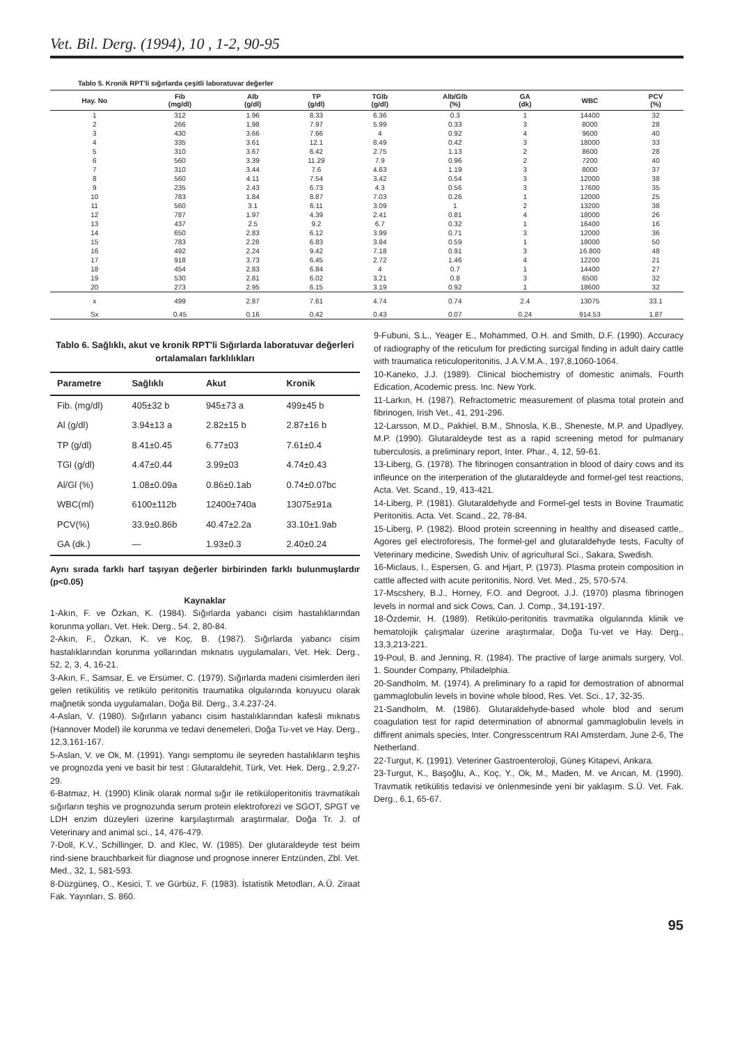Vet. Bil. Derg. (1994), 10 , 1-2, 90-95
Tablo 5. Kronik RPT'li sığırlarda çeşitli laboratuvar değerler
| Hay. No | Fib (mg/dl) | Alb (g/dl) | TP (g/dl) | TGlb (g/dl) | Alb/Glb (%) | GA (dk) | WBC | PCV (%) |
| --- | --- | --- | --- | --- | --- | --- | --- | --- |
| 1 | 312 | 1.96 | 8.33 | 6.36 | 0.3 | 1 | 14400 | 32 |
| 2 | 266 | 1.98 | 7.97 | 5.99 | 0.33 | 3 | 8000 | 28 |
| 3 | 430 | 3.66 | 7.66 | 4 | 0.92 | 4 | 9600 | 40 |
| 4 | 335 | 3.61 | 12.1 | 8.49 | 0.42 | 3 | 18000 | 33 |
| 5 | 310 | 3.67 | 6.42 | 2.75 | 1.13 | 2 | 8600 | 28 |
| 6 | 560 | 3.39 | 11.29 | 7.9 | 0.96 | 2 | 7200 | 40 |
| 7 | 310 | 3.44 | 7.6 | 4.63 | 1.19 | 3 | 8000 | 37 |
| 8 | 560 | 4.11 | 7.54 | 3.42 | 0.54 | 3 | 12000 | 38 |
| 9 | 235 | 2.43 | 6.73 | 4.3 | 0.56 | 3 | 17600 | 35 |
| 10 | 783 | 1.84 | 8.87 | 7.03 | 0.26 | 1 | 12000 | 25 |
| 11 | 560 | 3.1 | 6.11 | 3.09 | 1 | 2 | 13200 | 38 |
| 12 | 787 | 1.97 | 4.39 | 2.41 | 0.81 | 4 | 18000 | 26 |
| 13 | 437 | 2.5 | 9.2 | 6.7 | 0.32 | 1 | 16400 | 16 |
| 14 | 650 | 2.83 | 6.12 | 3.99 | 0.71 | 3 | 12000 | 36 |
| 15 | 783 | 2.28 | 6.83 | 3.84 | 0.59 | 1 | 18000 | 50 |
| 16 | 492 | 2.24 | 9.42 | 7.18 | 0.91 | 3 | 16.800 | 48 |
| 17 | 918 | 3.73 | 6.45 | 2.72 | 1.46 | 4 | 12200 | 21 |
| 18 | 454 | 2.83 | 6.84 | 4 | 0.7 | 1 | 14400 | 27 |
| 19 | 530 | 2.81 | 6.02 | 3.21 | 0.8 | 3 | 6500 | 32 |
| 20 | 273 | 2.95 | 6.15 | 3.19 | 0.92 | 1 | 18600 | 32 |
| x | 499 | 2.87 | 7.61 | 4.74 | 0.74 | 2.4 | 13075 | 33.1 |
| Sx | 0.45 | 0.16 | 0.42 | 0.43 | 0.07 | 0.24 | 914.53 | 1.87 |
Tablo 6. Sağlıklı, akut ve kronik RPT'li Sığırlarda laboratuvar değerleri ortalamaları farklılıkları
| Parametre | Sağlıklı | Akut | Kronik |
| --- | --- | --- | --- |
| Fib. (mg/dl) | 405±32 b | 945±73 a | 499±45 b |
| Al (g/dl) | 3.94±13 a | 2.82±15 b | 2.87±16 b |
| TP (g/dl) | 8.41±0.45 | 6.77±03 | 7.61±0.4 |
| TGl (g/dl) | 4.47±0.44 | 3.99±03 | 4.74±0.43 |
| Al/Gl (%) | 1.08±0.09a | 0.86±0.1ab | 0.74±0.07bc |
| WBC(ml) | 6100±112b | 12400±740a | 13075±91a |
| PCV(%) | 33.9±0.86b | 40.47±2.2a | 33.10±1.9ab |
| GA (dk.) | — | 1.93±0.3 | 2.40±0.24 |
Aynı sırada farklı harf taşıyan değerler birbirinden farklı bulunmuşlardır (p<0.05)
Kaynaklar
1-Akın, F. ve Özkan, K. (1984). Sığırlarda yabancı cisim hastalıklarından korunma yolları, Vet. Hek. Derg., 54. 2, 80-84.
2-Akın, F., Özkan, K. ve Koç, B. (1987). Sığırlarda yabancı cisim hastalıklarından korunma yollarından mıknatıs uygulamaları, Vet. Hek. Derg., 52, 2, 3, 4, 16-21.
3-Akın, F., Samsar, E. ve Ersümer, C. (1979). Sığırlarda madeni cisimlerden ileri gelen retikülitis ve retikülo peritonitis traumatika olgularında koruyucu olarak mağnetik sonda uygulamaları, Doğa Bil. Derg., 3.4.237-24.
4-Aslan, V. (1980). Sığırların yabancı cisim hastalıklarından kafesli mıknatıs (Hannover Model) ile korunma ve tedavi denemeleri, Doğa Tu-vet ve Hay. Derg., 12,3,161-167.
5-Aslan, V. ve Ok, M. (1991). Yangı semptomu ile seyreden hastalıkların teşhis ve prognozda yeni ve basit bir test : Glutaraldehit, Türk, Vet. Hek. Derg., 2,9,27-29.
6-Batmaz, H. (1990) Klinik olarak normal sığır ile retiküloperitonitis travmatikalı sığırların teşhis ve prognozunda serum protein elektroforezi ve SGOT, SPGT ve LDH enzim düzeyleri üzerine karşılaştırmalı araştırmalar, Doğa Tr. J. of Veterinary and animal sci., 14, 476-479.
7-Doll, K.V., Schillinger, D. and Klec, W. (1985). Der glutaraldeyde test beim rind-siene brauchbarkeit für diagnose und prognose innerer Entzünden, Zbl. Vet. Med., 32, 1, 581-593.
8-Düzgüneş, O., Kesici, T. ve Gürbüz, F. (1983). İstatistik Metodları, A.Ü. Ziraat Fak. Yayınları, S. 860.
9-Fubuni, S.L., Yeager E., Mohammed, O.H. and Smith, D.F. (1990). Accuracy of radiography of the reticulum for predicting surcigal finding in adult dairy cattle with traumatica reticuloperitonitis, J.A.V.M.A., 197,8,1060-1064.
10-Kaneko, J.J. (1989). Clinical biochemistry of domestic animals, Fourth Edication, Acodemic press. Inc. New York.
11-Larkın, H. (1987). Refractometric measurement of plasma total protein and fibrinogen, Irish Vet., 41, 291-296.
12-Larsson, M.D., Pakhiel, B.M., Shnosla, K.B., Sheneste, M.P. and Upadlyey, M.P. (1990). Glutaraldeyde test as a rapid screening metod for pulmanary tuberculosis, a preliminary report, Inter. Phar., 4, 12, 59-61.
13-Liberg, G. (1978). The fibrinogen consantration in blood of dairy cows and its infleunce on the interperation of the glutaraldeyde and formel-gel test reactions, Acta. Vet. Scand., 19, 413-421.
14-Liberg, P. (1981). Glutaraldehyde and Formel-gel tests in Bovine Traumatic Peritonitis. Acta. Vet. Scand., 22, 78-84.
15-Liberg, P. (1982). Blood protein screenning in healthy and diseased cattle,. Agores gel electroforesis, The formel-gel and glutaraldehyde tests, Faculty of Veterinary medicine, Swedish Univ. of agricultural Sci., Sakara, Swedish.
16-Miclaus, I., Espersen, G. and Hjart, P. (1973). Plasma protein composition in cattle affected with acute peritonitis, Nord. Vet. Med., 25, 570-574.
17-Mscshery, B.J., Horney, F.O. and Degroot, J.J. (1970) plasma fibrinogen levels in normal and sick Cows, Can. J. Comp., 34,191-197.
18-Özdemir, H. (1989). Retikülo-peritonitis travmatika olgularında klinik ve hematolojik çalışmalar üzerine araştırmalar, Doğa Tu-vet ve Hay. Derg., 13,3,213-221.
19-Poul, B. and Jenning, R. (1984). The practive of large animals surgery, Vol. 1. Sounder Company, Philadelphia.
20-Sandholm, M. (1974). A preliminary fo a rapid for demostration of abnormal gammaglobulin levels in bovine whole blood, Res. Vet. Sci., 17, 32-35.
21-Sandholm, M. (1986). Glutaraldehyde-based whole blod and serum coagulation test for rapid determination of abnormal gammaglobulin levels in diffirent animals species, Inter. Congresscentrum RAI Amsterdam, June 2-6, The Netherland.
22-Turgut, K. (1991). Veteriner Gastroenteroloji, Güneş Kitapevi, Ankara.
23-Turgut, K., Başoğlu, A., Koç, Y., Ok, M., Maden, M. ve Arıcan, M. (1990). Travmatik retikülitis tedavisi ve önlenmesinde yeni bir yaklaşım. S.Ü. Vet. Fak. Derg., 6,1, 65-67.
95